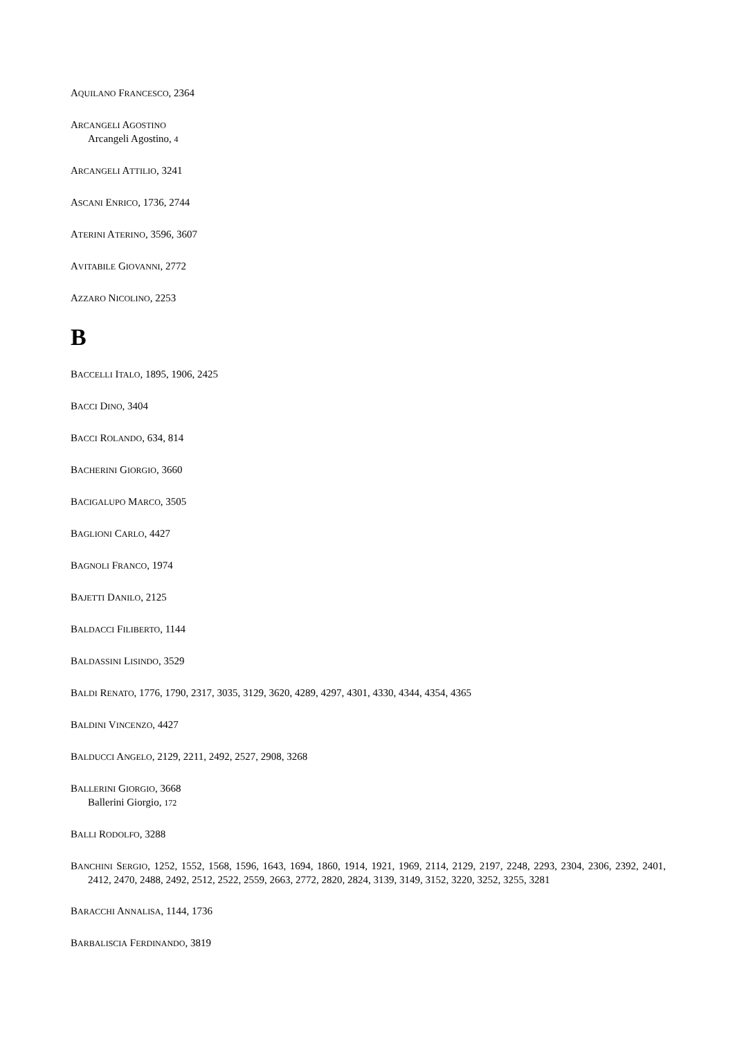AQUILANO FRANCESCO, 2364
ARCANGELI AGOSTINO
Arcangeli Agostino, 4
ARCANGELI ATTILIO, 3241
ASCANI ENRICO, 1736, 2744
ATERINI ATERINO, 3596, 3607
AVITABILE GIOVANNI, 2772
AZZARO NICOLINO, 2253
B
BACCELLI ITALO, 1895, 1906, 2425
BACCI DINO, 3404
BACCI ROLANDO, 634, 814
BACHERINI GIORGIO, 3660
BACIGALUPO MARCO, 3505
BAGLIONI CARLO, 4427
BAGNOLI FRANCO, 1974
BAJETTI DANILO, 2125
BALDACCI FILIBERTO, 1144
BALDASSINI LISINDO, 3529
BALDI RENATO, 1776, 1790, 2317, 3035, 3129, 3620, 4289, 4297, 4301, 4330, 4344, 4354, 4365
BALDINI VINCENZO, 4427
BALDUCCI ANGELO, 2129, 2211, 2492, 2527, 2908, 3268
BALLERINI GIORGIO, 3668
Ballerini Giorgio, 172
BALLI RODOLFO, 3288
BANCHINI SERGIO, 1252, 1552, 1568, 1596, 1643, 1694, 1860, 1914, 1921, 1969, 2114, 2129, 2197, 2248, 2293, 2304, 2306, 2392, 2401, 2412, 2470, 2488, 2492, 2512, 2522, 2559, 2663, 2772, 2820, 2824, 3139, 3149, 3152, 3220, 3252, 3255, 3281
BARACCHI ANNALISA, 1144, 1736
BARBALISCIA FERDINANDO, 3819